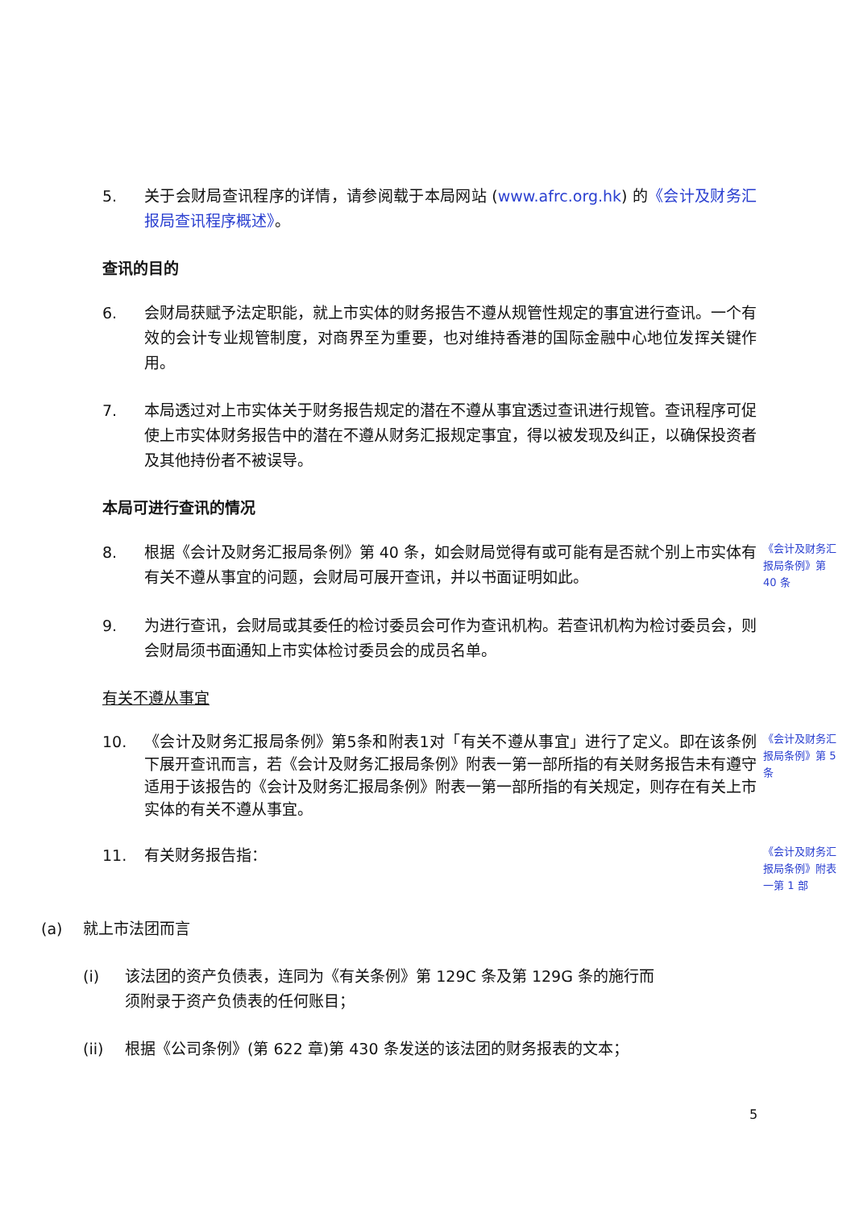5. 关于会财局查讯程序的详情，请参阅载于本局网站 (www.afrc.org.hk) 的《会计及财务汇报局查讯程序概述》。
查讯的目的
6. 会财局获赋予法定职能，就上市实体的财务报告不遵从规管性规定的事宜进行查讯。一个有效的会计专业规管制度，对商界至为重要，也对维持香港的国际金融中心地位发挥关键作用。
7. 本局透过对上市实体关于财务报告规定的潜在不遵从事宜透过查讯进行规管。查讯程序可促使上市实体财务报告中的潜在不遵从财务汇报规定事宜，得以被发现及纠正，以确保投资者及其他持份者不被误导。
本局可进行查讯的情况
8. 根据《会计及财务汇报局条例》第 40 条，如会财局觉得有或可能有是否就个别上市实体有有关不遵从事宜的问题，会财局可展开查讯，并以书面证明如此。
《会计及财务汇报局条例》第 40 条
9. 为进行查讯，会财局或其委任的检讨委员会可作为查讯机构。若查讯机构为检讨委员会，则会财局须书面通知上市实体检讨委员会的成员名单。
有关不遵从事宜
10. 《会计及财务汇报局条例》第5条和附表1对「有关不遵从事宜」进行了定义。即在该条例下展开查讯而言，若《会计及财务汇报局条例》附表一第一部所指的有关财务报告未有遵守适用于该报告的《会计及财务汇报局条例》附表一第一部所指的有关规定，则存在有关上市实体的有关不遵从事宜。
《会计及财务汇报局条例》第 5 条
11. 有关财务报告指：
《会计及财务汇报局条例》附表一第 1 部
(a) 就上市法团而言
(i) 该法团的资产负债表，连同为《有关条例》第 129C 条及第 129G 条的施行而须附录于资产负债表的任何账目；
(ii) 根据《公司条例》(第 622 章)第 430 条发送的该法团的财务报表的文本；
5